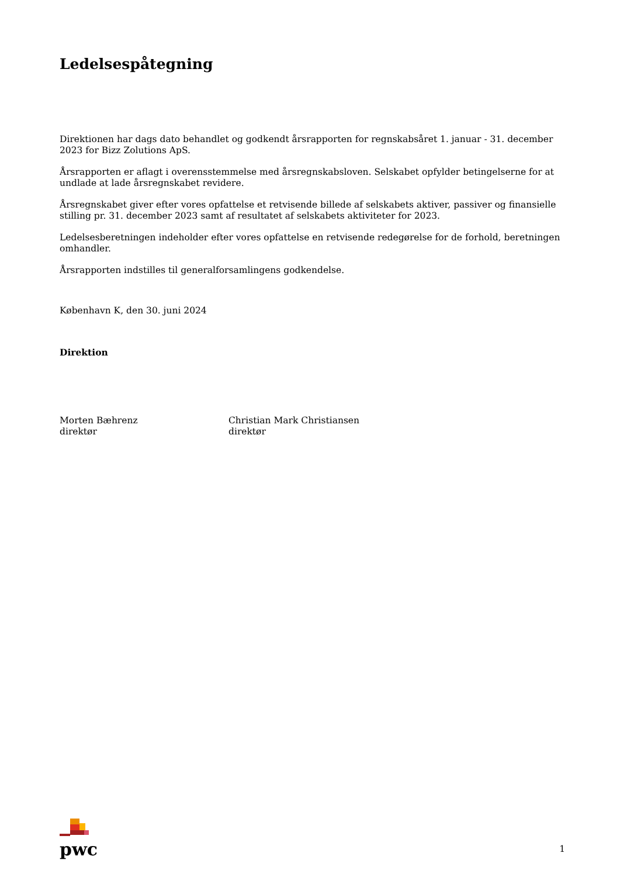Ledelsespåtegning
Direktionen har dags dato behandlet og godkendt årsrapporten for regnskabsåret 1. januar - 31. december 2023 for Bizz Zolutions ApS.
Årsrapporten er aflagt i overensstemmelse med årsregnskabsloven. Selskabet opfylder betingelserne for at undlade at lade årsregnskabet revidere.
Årsregnskabet giver efter vores opfattelse et retvisende billede af selskabets aktiver, passiver og finansielle stilling pr. 31. december 2023 samt af resultatet af selskabets aktiviteter for 2023.
Ledelsesberetningen indeholder efter vores opfattelse en retvisende redegørelse for de forhold, beretningen omhandler.
Årsrapporten indstilles til generalforsamlingens godkendelse.
København K, den 30. juni 2024
Direktion
Morten Bæhrenz
direktør
Christian Mark Christiansen
direktør
pwc
1